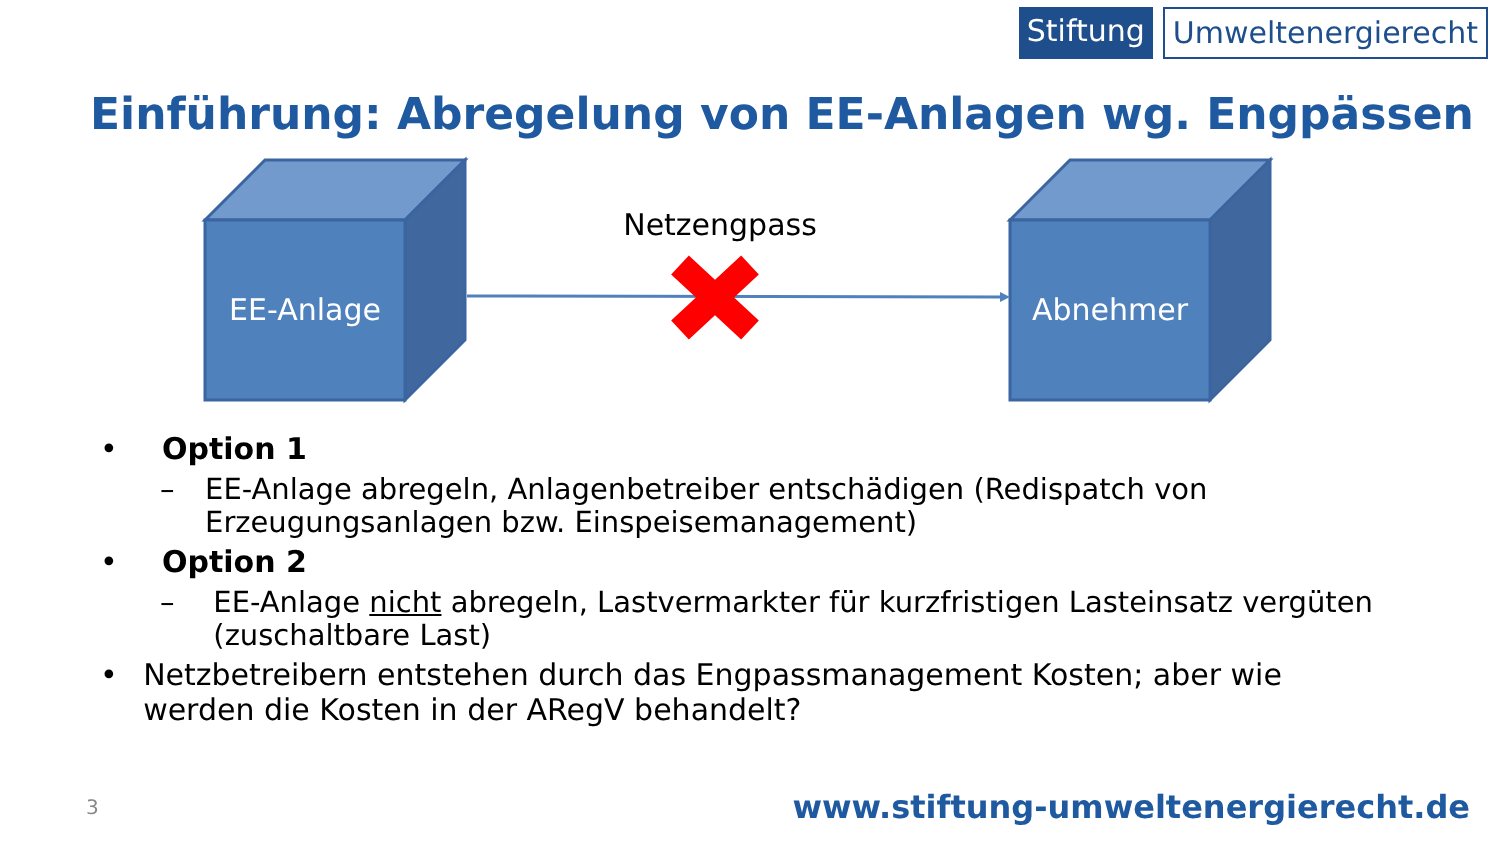Stiftung Umweltenergierecht
Einführung: Abregelung von EE-Anlagen wg. Engpässen
EE-Anlage
Abnehmer
Netzengpass
• Option 1
– EE-Anlage abregeln, Anlagenbetreiber entschädigen (Redispatch von Erzeugungsanlagen bzw. Einspeisemanagement)
• Option 2
– EE-Anlage nicht abregeln, Lastvermarkter für kurzfristigen Lasteinsatz vergüten (zuschaltbare Last)
• Netzbetreibern entstehen durch das Engpassmanagement Kosten; aber wie werden die Kosten in der ARegV behandelt?
3
www.stiftung-umweltenergierecht.de